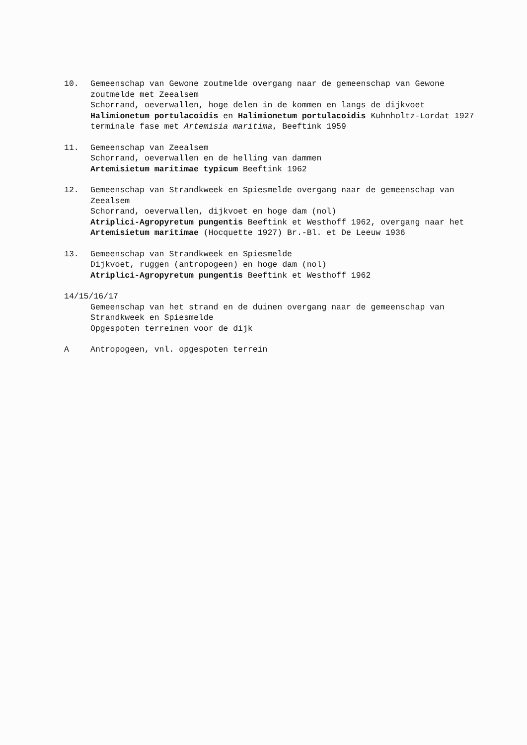10. Gemeenschap van Gewone zoutmelde overgang naar de gemeenschap van Gewone zoutmelde met Zeealsem
Schorrand, oeverwallen, hoge delen in de kommen en langs de dijkvoet
Halimionetum portulacoidis en Halimionetum portulacoidis Kuhnholtz-Lordat 1927 terminale fase met Artemisia maritima, Beeftink 1959
11. Gemeenschap van Zeealsem
Schorrand, oeverwallen en de helling van dammen
Artemisietum maritimae typicum Beeftink 1962
12. Gemeenschap van Strandkweek en Spiesmelde overgang naar de gemeenschap van Zeealsem
Schorrand, oeverwallen, dijkvoet en hoge dam (nol)
Atriplici-Agropyretum pungentis Beeftink et Westhoff 1962, overgang naar het Artemisietum maritimae (Hocquette 1927) Br.-Bl. et De Leeuw 1936
13. Gemeenschap van Strandkweek en Spiesmelde
Dijkvoet, ruggen (antropogeen) en hoge dam (nol)
Atriplici-Agropyretum pungentis Beeftink et Westhoff 1962
14/15/16/17
Gemeenschap van het strand en de duinen overgang naar de gemeenschap van Strandkweek en Spiesmelde
Opgespoten terreinen voor de dijk
A Antropogeen, vnl. opgespoten terrein